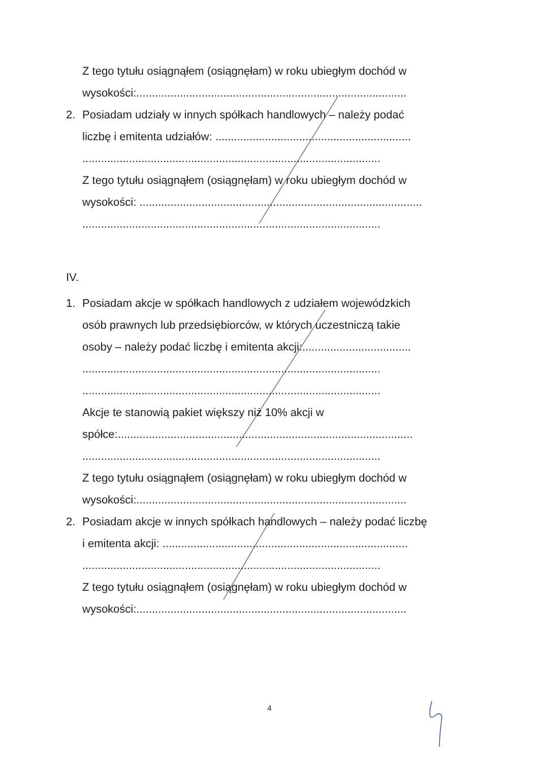Z tego tytułu osiągnąłem (osiągnęłam) w roku ubiegłym dochód w
wysokości:.......................................................................................
2. Posiadam udziały w innych spółkach handlowych – należy podać
liczbę i emitenta udziałów: ...............................................................
................................................................................................
Z tego tytułu osiągnąłem (osiągnęłam) w roku ubiegłym dochód w
wysokości: ...........................................................................................
................................................................................................
IV.
1. Posiadam akcje w spółkach handlowych z udziałem wojewódzkich
osób prawnych lub przedsiębiorców, w których uczestniczą takie
osoby – należy podać liczbę i emitenta akcji:...................................
................................................................................................
................................................................................................
Akcje te stanowią pakiet większy niż 10% akcji w
spółce:...............................................................................................
................................................................................................
Z tego tytułu osiągnąłem (osiągnęłam) w roku ubiegłym dochód w
wysokości:.......................................................................................
2. Posiadam akcje w innych spółkach handlowych – należy podać liczbę
i emitenta akcji: ...............................................................................
................................................................................................
Z tego tytułu osiągnąłem (osiągnęłam) w roku ubiegłym dochód w
wysokości:.......................................................................................
4